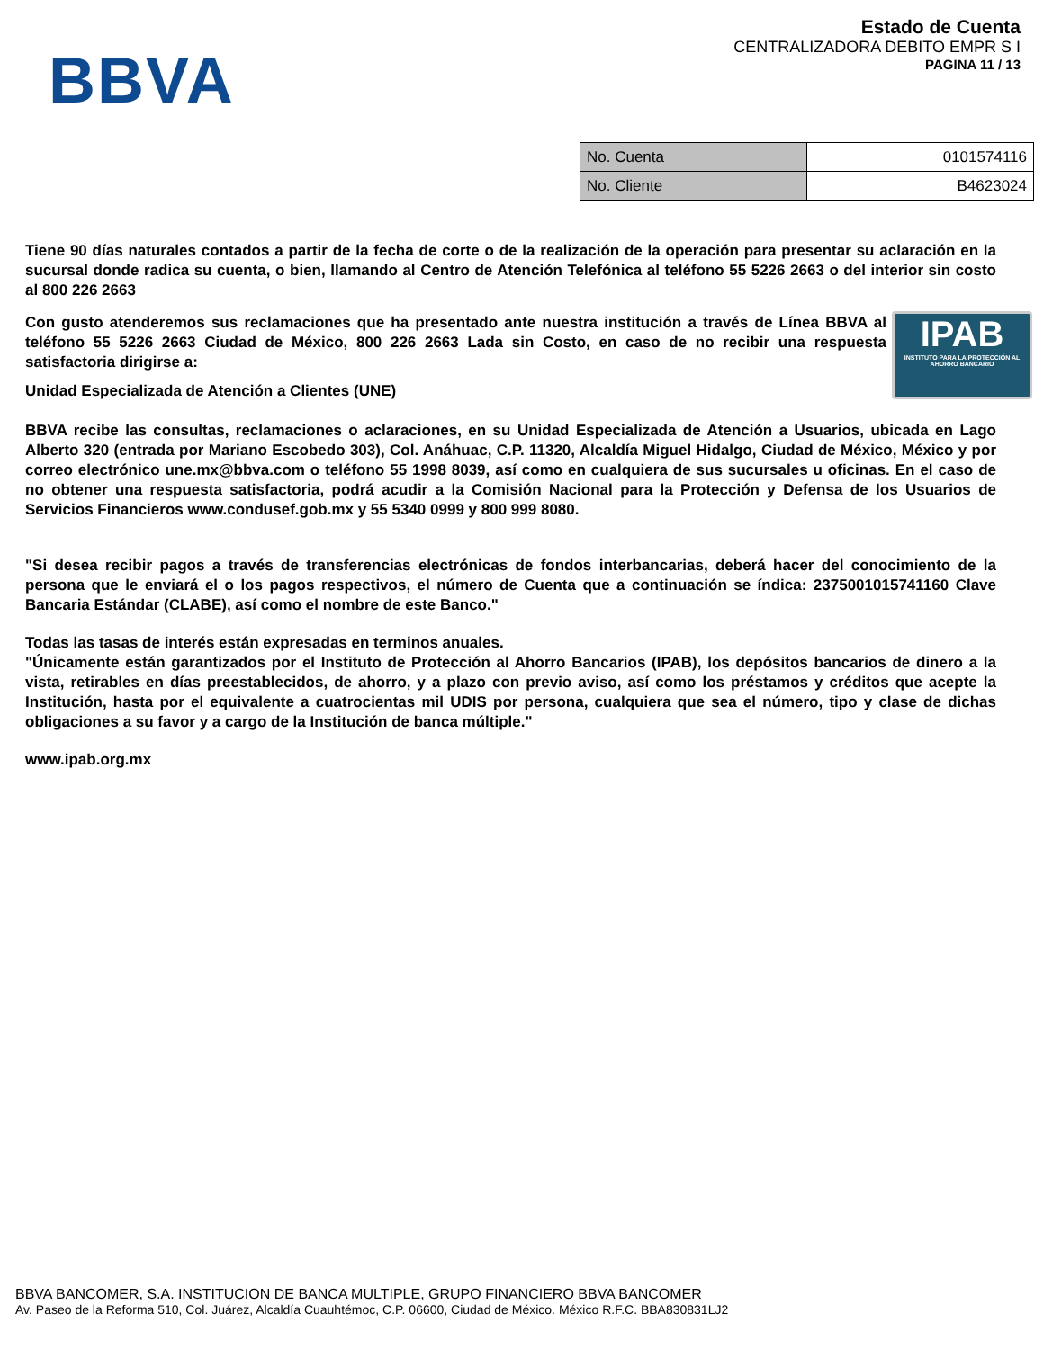BBVA
Estado de Cuenta
CENTRALIZADORA DEBITO EMPR S I
PAGINA 11 / 13
| No. Cuenta | 0101574116 |
| No. Cliente | B4623024 |
Tiene 90 días naturales contados a partir de la fecha de corte o de la realización de la operación para presentar su aclaración en la sucursal donde radica su cuenta, o bien, llamando al Centro de Atención Telefónica al teléfono 55 5226 2663 o del interior sin costo al 800 226 2663
IPAB
INSTITUTO PARA LA PROTECCIÓN AL AHORRO BANCARIO
Con gusto atenderemos sus reclamaciones que ha presentado ante nuestra institución a través de Línea BBVA al teléfono 55 5226 2663 Ciudad de México, 800 226 2663 Lada sin Costo, en caso de no recibir una respuesta satisfactoria dirigirse a:
Unidad Especializada de Atención a Clientes (UNE)
BBVA recibe las consultas, reclamaciones o aclaraciones, en su Unidad Especializada de Atención a Usuarios, ubicada en Lago Alberto 320 (entrada por Mariano Escobedo 303), Col. Anáhuac, C.P. 11320, Alcaldía Miguel Hidalgo, Ciudad de México, México y por correo electrónico une.mx@bbva.com o teléfono 55 1998 8039, así como en cualquiera de sus sucursales u oficinas. En el caso de no obtener una respuesta satisfactoria, podrá acudir a la Comisión Nacional para la Protección y Defensa de los Usuarios de Servicios Financieros www.condusef.gob.mx y 55 5340 0999 y 800 999 8080.
"Si desea recibir pagos a través de transferencias electrónicas de fondos interbancarias, deberá hacer del conocimiento de la persona que le enviará el o los pagos respectivos, el número de Cuenta que a continuación se índica: 2375001015741160 Clave Bancaria Estándar (CLABE), así como el nombre de este Banco."
Todas las tasas de interés están expresadas en terminos anuales.
"Únicamente están garantizados por el Instituto de Protección al Ahorro Bancarios (IPAB), los depósitos bancarios de dinero a la vista, retirables en días preestablecidos, de ahorro, y a plazo con previo aviso, así como los préstamos y créditos que acepte la Institución, hasta por el equivalente a cuatrocientas mil UDIS por persona, cualquiera que sea el número, tipo y clase de dichas obligaciones a su favor y a cargo de la Institución de banca múltiple."
www.ipab.org.mx
BBVA BANCOMER, S.A. INSTITUCION DE BANCA MULTIPLE, GRUPO FINANCIERO BBVA BANCOMER
Av. Paseo de la Reforma 510, Col. Juárez, Alcaldía Cuauhtémoc, C.P. 06600, Ciudad de México. México R.F.C. BBA830831LJ2